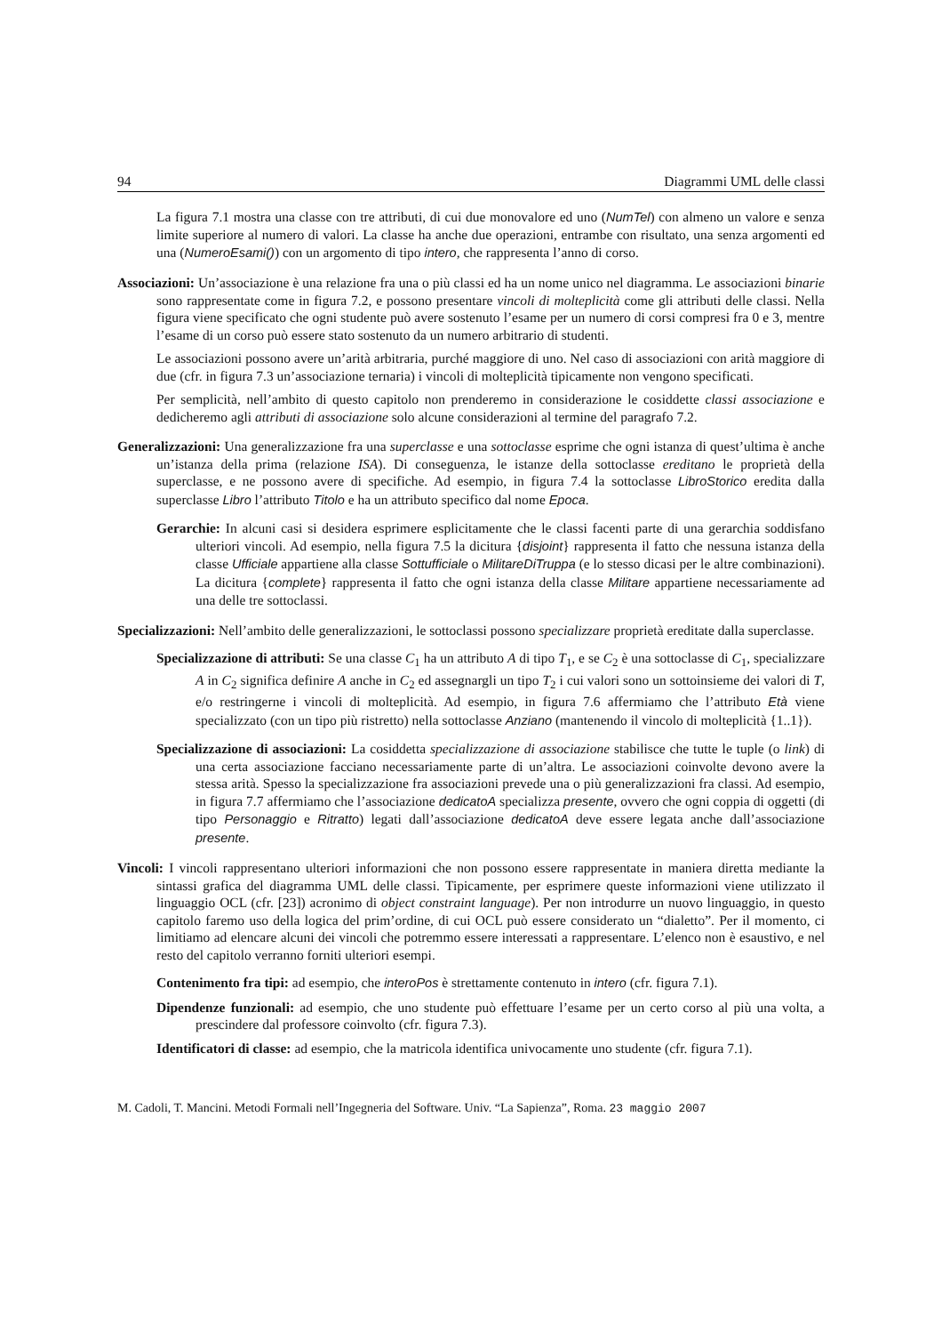94 Diagrammi UML delle classi
La figura 7.1 mostra una classe con tre attributi, di cui due monovalore ed uno (NumTel) con almeno un valore e senza limite superiore al numero di valori. La classe ha anche due operazioni, entrambe con risultato, una senza argomenti ed una (NumeroEsami()) con un argomento di tipo intero, che rappresenta l’anno di corso.
Associazioni: Un’associazione è una relazione fra una o più classi ed ha un nome unico nel diagramma. Le associazioni binarie sono rappresentate come in figura 7.2, e possono presentare vincoli di molteplicità come gli attributi delle classi. Nella figura viene specificato che ogni studente può avere sostenuto l’esame per un numero di corsi compresi fra 0 e 3, mentre l’esame di un corso può essere stato sostenuto da un numero arbitrario di studenti.
Le associazioni possono avere un’arità arbitraria, purché maggiore di uno. Nel caso di associazioni con arità maggiore di due (cfr. in figura 7.3 un’associazione ternaria) i vincoli di molteplicità tipicamente non vengono specificati.
Per semplicità, nell’ambito di questo capitolo non prenderemo in considerazione le cosiddette classi associazione e dedicheremo agli attributi di associazione solo alcune considerazioni al termine del paragrafo 7.2.
Generalizzazioni: Una generalizzazione fra una superclasse e una sottoclasse esprime che ogni istanza di quest’ultima è anche un’istanza della prima (relazione ISA). Di conseguenza, le istanze della sottoclasse ereditano le proprietà della superclasse, e ne possono avere di specifiche. Ad esempio, in figura 7.4 la sottoclasse LibroStorico eredita dalla superclasse Libro l’attributo Titolo e ha un attributo specifico dal nome Epoca.
Gerarchie: In alcuni casi si desidera esprimere esplicitamente che le classi facenti parte di una gerarchia soddisfano ulteriori vincoli. Ad esempio, nella figura 7.5 la dicitura {disjoint} rappresenta il fatto che nessuna istanza della classe Ufficiale appartiene alla classe Sottufficiale o MilitareDiTruppa (e lo stesso dicasi per le altre combinazioni). La dicitura {complete} rappresenta il fatto che ogni istanza della classe Militare appartiene necessariamente ad una delle tre sottoclassi.
Specializzazioni: Nell’ambito delle generalizzazioni, le sottoclassi possono specializzare proprietà ereditate dalla superclasse.
Specializzazione di attributi: Se una classe C<sub>1</sub> ha un attributo A di tipo T<sub>1</sub>, e se C<sub>2</sub> è una sottoclasse di C<sub>1</sub>, specializzare A in C<sub>2</sub> significa definire A anche in C<sub>2</sub> ed assegnargli un tipo T<sub>2</sub> i cui valori sono un sottoinsieme dei valori di T, e/o restringerne i vincoli di molteplicità. Ad esempio, in figura 7.6 affermiamo che l’attributo Età viene specializzato (con un tipo più ristretto) nella sottoclasse Anziano (mantenendo il vincolo di molteplicità {1..1}).
Specializzazione di associazioni: La cosiddetta specializzazione di associazione stabilisce che tutte le tuple (o link) di una certa associazione facciano necessariamente parte di un’altra. Le associazioni coinvolte devono avere la stessa arità. Spesso la specializzazione fra associazioni prevede una o più generalizzazioni fra classi. Ad esempio, in figura 7.7 affermiamo che l’associazione dedicatoA specializza presente, ovvero che ogni coppia di oggetti (di tipo Personaggio e Ritratto) legati dall’associazione dedicatoA deve essere legata anche dall’associazione presente.
Vincoli: I vincoli rappresentano ulteriori informazioni che non possono essere rappresentate in maniera diretta mediante la sintassi grafica del diagramma UML delle classi. Tipicamente, per esprimere queste informazioni viene utilizzato il linguaggio OCL (cfr. [23]) acronimo di object constraint language). Per non introdurre un nuovo linguaggio, in questo capitolo faremo uso della logica del prim’ordine, di cui OCL può essere considerato un “dialetto”. Per il momento, ci limitiamo ad elencare alcuni dei vincoli che potremmo essere interessati a rappresentare. L’elenco non è esaustivo, e nel resto del capitolo verranno forniti ulteriori esempi.
Contenimento fra tipi: ad esempio, che interoPos è strettamente contenuto in intero (cfr. figura 7.1).
Dipendenze funzionali: ad esempio, che uno studente può effettuare l’esame per un certo corso al più una volta, a prescindere dal professore coinvolto (cfr. figura 7.3).
Identificatori di classe: ad esempio, che la matricola identifica univocamente uno studente (cfr. figura 7.1).
M. Cadoli, T. Mancini. Metodi Formali nell’Ingegneria del Software. Univ. “La Sapienza”, Roma. 23 maggio 2007